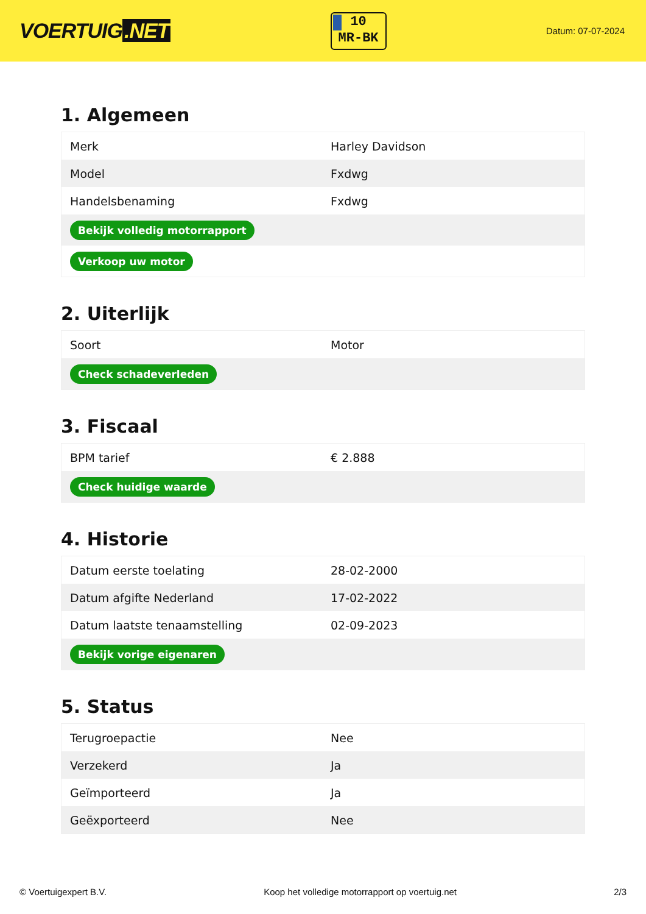VOERTUIG.NET
10
MR-BK
Datum: 07-07-2024
1. Algemeen
| Merk | Harley Davidson |
| Model | Fxdwg |
| Handelsbenaming | Fxdwg |
| Bekijk volledig motorrapport | |
| Verkoop uw motor | |
2. Uiterlijk
| Soort | Motor |
| Check schadeverleden | |
3. Fiscaal
| BPM tarief | € 2.888 |
| Check huidige waarde | |
4. Historie
| Datum eerste toelating | 28-02-2000 |
| Datum afgifte Nederland | 17-02-2022 |
| Datum laatste tenaamstelling | 02-09-2023 |
| Bekijk vorige eigenaren | |
5. Status
| Terugroepactie | Nee |
| Verzekerd | Ja |
| Geïmporteerd | Ja |
| Geëxporteerd | Nee |
© Voertuigexpert B.V. Koop het volledige motorrapport op voertuig.net 2/3